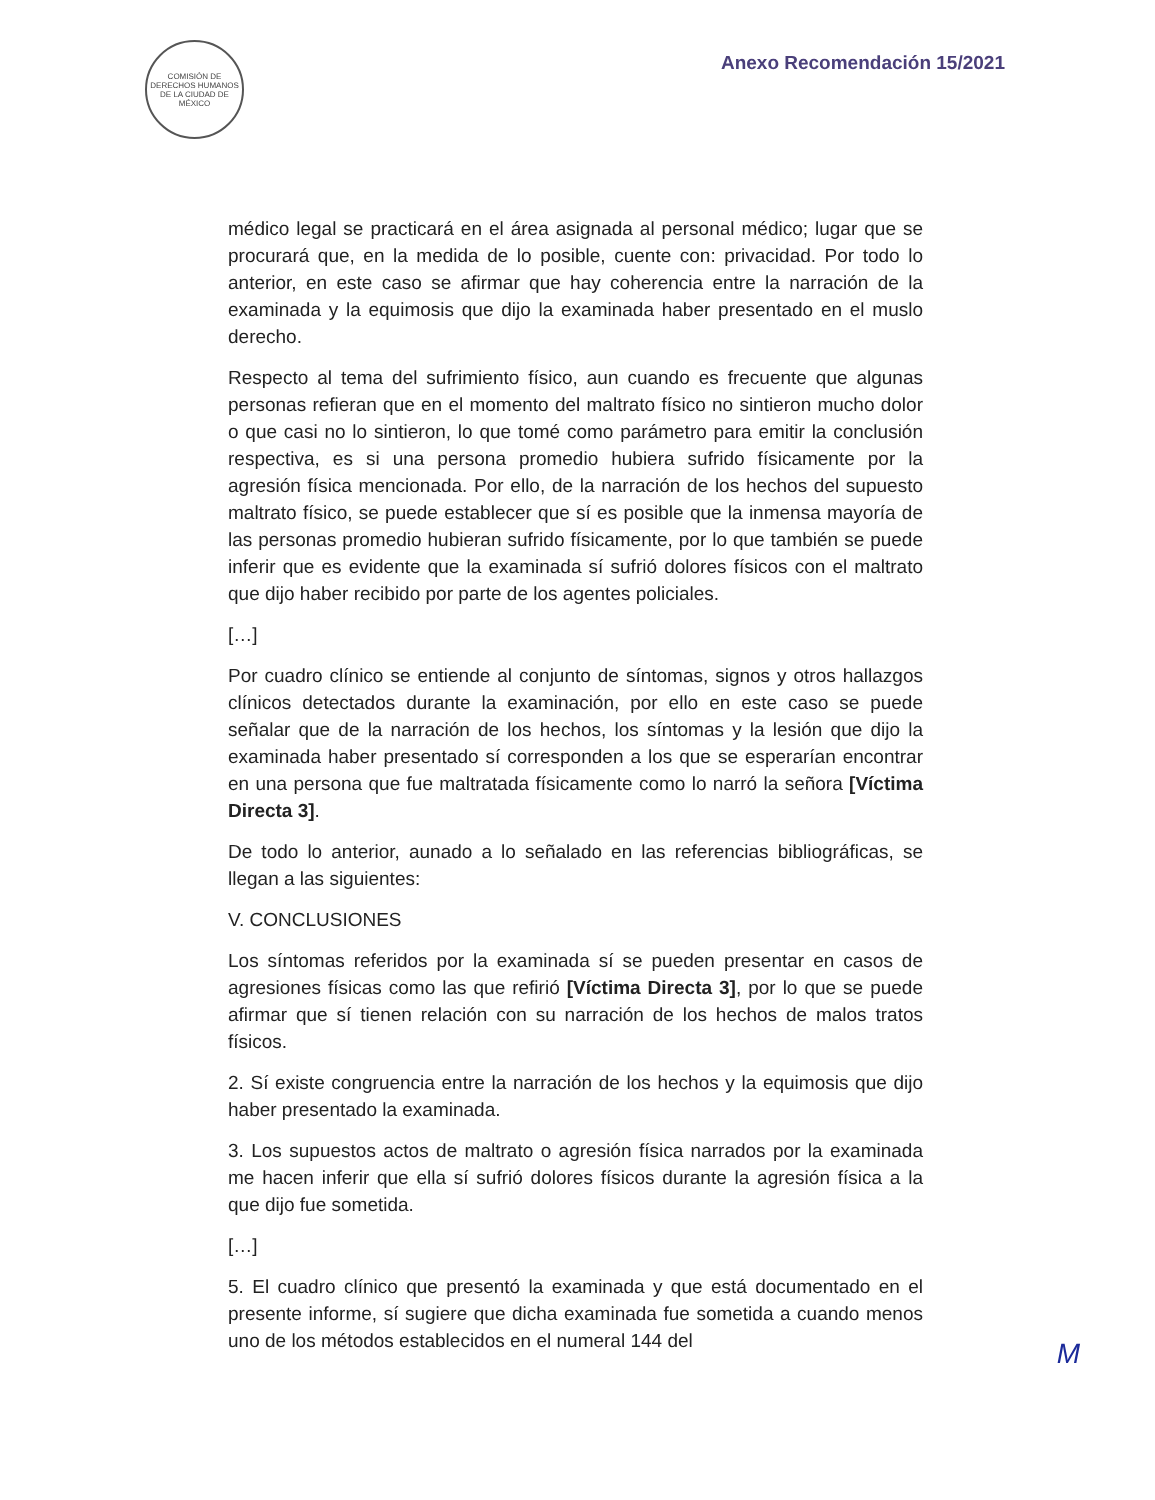COMISIÓN DE DERECHOS HUMANOS DE LA CIUDAD DE MÉXICO
Anexo Recomendación 15/2021
médico legal se practicará en el área asignada al personal médico; lugar que se procurará que, en la medida de lo posible, cuente con: privacidad. Por todo lo anterior, en este caso se afirmar que hay coherencia entre la narración de la examinada y la equimosis que dijo la examinada haber presentado en el muslo derecho.
Respecto al tema del sufrimiento físico, aun cuando es frecuente que algunas personas refieran que en el momento del maltrato físico no sintieron mucho dolor o que casi no lo sintieron, lo que tomé como parámetro para emitir la conclusión respectiva, es si una persona promedio hubiera sufrido físicamente por la agresión física mencionada. Por ello, de la narración de los hechos del supuesto maltrato físico, se puede establecer que sí es posible que la inmensa mayoría de las personas promedio hubieran sufrido físicamente, por lo que también se puede inferir que es evidente que la examinada sí sufrió dolores físicos con el maltrato que dijo haber recibido por parte de los agentes policiales.
[…]
Por cuadro clínico se entiende al conjunto de síntomas, signos y otros hallazgos clínicos detectados durante la examinación, por ello en este caso se puede señalar que de la narración de los hechos, los síntomas y la lesión que dijo la examinada haber presentado sí corresponden a los que se esperarían encontrar en una persona que fue maltratada físicamente como lo narró la señora [Víctima Directa 3].
De todo lo anterior, aunado a lo señalado en las referencias bibliográficas, se llegan a las siguientes:
V. CONCLUSIONES
Los síntomas referidos por la examinada sí se pueden presentar en casos de agresiones físicas como las que refirió [Víctima Directa 3], por lo que se puede afirmar que sí tienen relación con su narración de los hechos de malos tratos físicos.
2. Sí existe congruencia entre la narración de los hechos y la equimosis que dijo haber presentado la examinada.
3. Los supuestos actos de maltrato o agresión física narrados por la examinada me hacen inferir que ella sí sufrió dolores físicos durante la agresión física a la que dijo fue sometida.
[…]
5. El cuadro clínico que presentó la examinada y que está documentado en el presente informe, sí sugiere que dicha examinada fue sometida a cuando menos uno de los métodos establecidos en el numeral 144 del
M